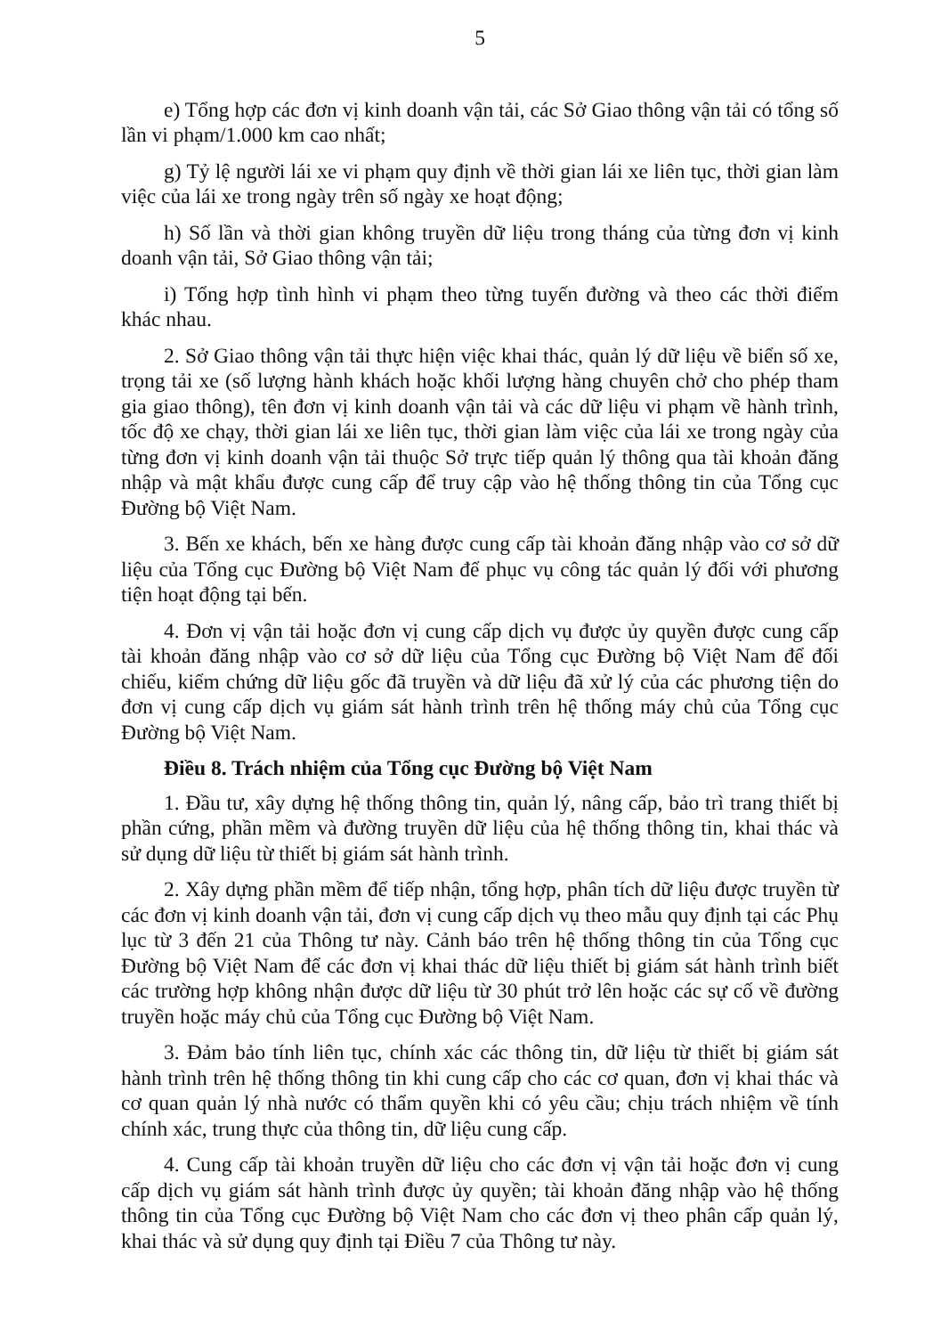5
e) Tổng hợp các đơn vị kinh doanh vận tải, các Sở Giao thông vận tải có tổng số lần vi phạm/1.000 km cao nhất;
g) Tỷ lệ người lái xe vi phạm quy định về thời gian lái xe liên tục, thời gian làm việc của lái xe trong ngày trên số ngày xe hoạt động;
h) Số lần và thời gian không truyền dữ liệu trong tháng của từng đơn vị kinh doanh vận tải, Sở Giao thông vận tải;
i) Tổng hợp tình hình vi phạm theo từng tuyến đường và theo các thời điểm khác nhau.
2. Sở Giao thông vận tải thực hiện việc khai thác, quản lý dữ liệu về biển số xe, trọng tải xe (số lượng hành khách hoặc khối lượng hàng chuyên chở cho phép tham gia giao thông), tên đơn vị kinh doanh vận tải và các dữ liệu vi phạm về hành trình, tốc độ xe chạy, thời gian lái xe liên tục, thời gian làm việc của lái xe trong ngày của từng đơn vị kinh doanh vận tải thuộc Sở trực tiếp quản lý thông qua tài khoản đăng nhập và mật khẩu được cung cấp để truy cập vào hệ thống thông tin của Tổng cục Đường bộ Việt Nam.
3. Bến xe khách, bến xe hàng được cung cấp tài khoản đăng nhập vào cơ sở dữ liệu của Tổng cục Đường bộ Việt Nam để phục vụ công tác quản lý đối với phương tiện hoạt động tại bến.
4. Đơn vị vận tải hoặc đơn vị cung cấp dịch vụ được ủy quyền được cung cấp tài khoản đăng nhập vào cơ sở dữ liệu của Tổng cục Đường bộ Việt Nam để đối chiếu, kiểm chứng dữ liệu gốc đã truyền và dữ liệu đã xử lý của các phương tiện do đơn vị cung cấp dịch vụ giám sát hành trình trên hệ thống máy chủ của Tổng cục Đường bộ Việt Nam.
Điều 8. Trách nhiệm của Tổng cục Đường bộ Việt Nam
1. Đầu tư, xây dựng hệ thống thông tin, quản lý, nâng cấp, bảo trì trang thiết bị phần cứng, phần mềm và đường truyền dữ liệu của hệ thống thông tin, khai thác và sử dụng dữ liệu từ thiết bị giám sát hành trình.
2. Xây dựng phần mềm để tiếp nhận, tổng hợp, phân tích dữ liệu được truyền từ các đơn vị kinh doanh vận tải, đơn vị cung cấp dịch vụ theo mẫu quy định tại các Phụ lục từ 3 đến 21 của Thông tư này. Cảnh báo trên hệ thống thông tin của Tổng cục Đường bộ Việt Nam để các đơn vị khai thác dữ liệu thiết bị giám sát hành trình biết các trường hợp không nhận được dữ liệu từ 30 phút trở lên hoặc các sự cố về đường truyền hoặc máy chủ của Tổng cục Đường bộ Việt Nam.
3. Đảm bảo tính liên tục, chính xác các thông tin, dữ liệu từ thiết bị giám sát hành trình trên hệ thống thông tin khi cung cấp cho các cơ quan, đơn vị khai thác và cơ quan quản lý nhà nước có thẩm quyền khi có yêu cầu; chịu trách nhiệm về tính chính xác, trung thực của thông tin, dữ liệu cung cấp.
4. Cung cấp tài khoản truyền dữ liệu cho các đơn vị vận tải hoặc đơn vị cung cấp dịch vụ giám sát hành trình được ủy quyền; tài khoản đăng nhập vào hệ thống thông tin của Tổng cục Đường bộ Việt Nam cho các đơn vị theo phân cấp quản lý, khai thác và sử dụng quy định tại Điều 7 của Thông tư này.